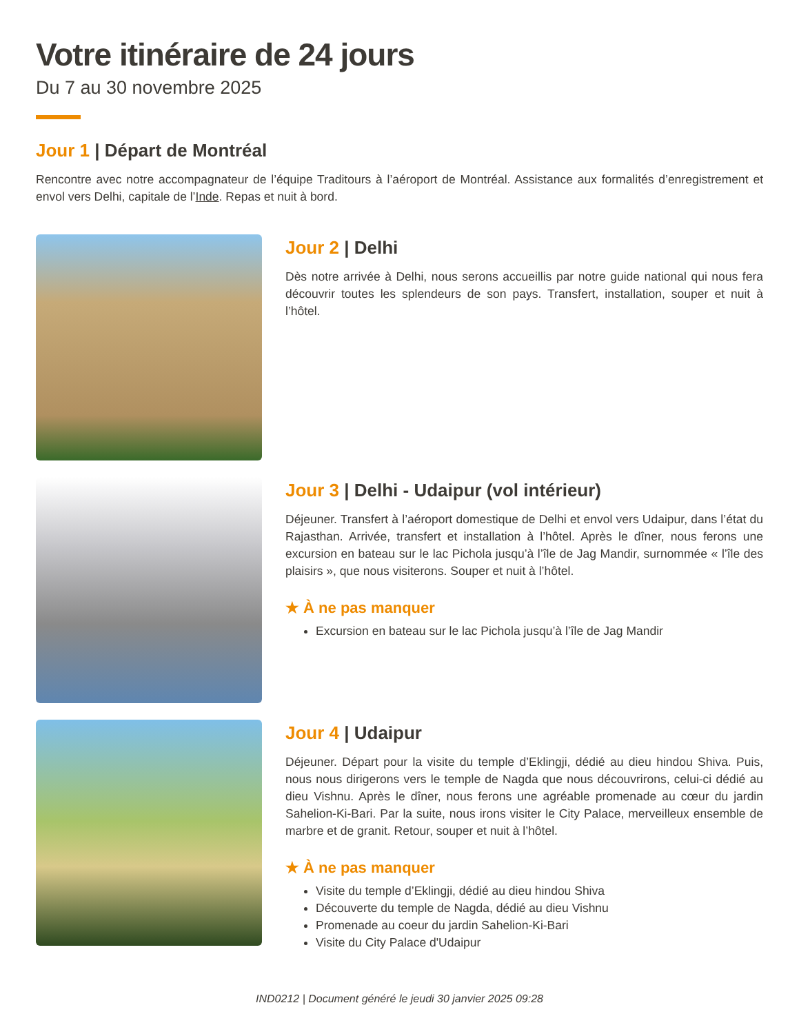Votre itinéraire de 24 jours
Du 7 au 30 novembre 2025
Jour 1 | Départ de Montréal
Rencontre avec notre accompagnateur de l’équipe Traditours à l’aéroport de Montréal. Assistance aux formalités d’enregistrement et envol vers Delhi, capitale de l’Inde. Repas et nuit à bord.
Jour 2 | Delhi
Dès notre arrivée à Delhi, nous serons accueillis par notre guide national qui nous fera découvrir toutes les splendeurs de son pays. Transfert, installation, souper et nuit à l’hôtel.
Jour 3 | Delhi - Udaipur (vol intérieur)
Déjeuner. Transfert à l’aéroport domestique de Delhi et envol vers Udaipur, dans l’état du Rajasthan. Arrivée, transfert et installation à l’hôtel. Après le dîner, nous ferons une excursion en bateau sur le lac Pichola jusqu’à l’île de Jag Mandir, surnommée « l’île des plaisirs », que nous visiterons. Souper et nuit à l’hôtel.
★ À ne pas manquer
Excursion en bateau sur le lac Pichola jusqu’à l’île de Jag Mandir
Jour 4 | Udaipur
Déjeuner. Départ pour la visite du temple d’Eklingji, dédié au dieu hindou Shiva. Puis, nous nous dirigerons vers le temple de Nagda que nous découvrirons, celui-ci dédié au dieu Vishnu. Après le dîner, nous ferons une agréable promenade au cœur du jardin Sahelion-Ki-Bari. Par la suite, nous irons visiter le City Palace, merveilleux ensemble de marbre et de granit. Retour, souper et nuit à l’hôtel.
★ À ne pas manquer
Visite du temple d’Eklingji, dédié au dieu hindou Shiva
Découverte du temple de Nagda, dédié au dieu Vishnu
Promenade au coeur du jardin Sahelion-Ki-Bari
Visite du City Palace d'Udaipur
IND0212 | Document généré le jeudi 30 janvier 2025 09:28